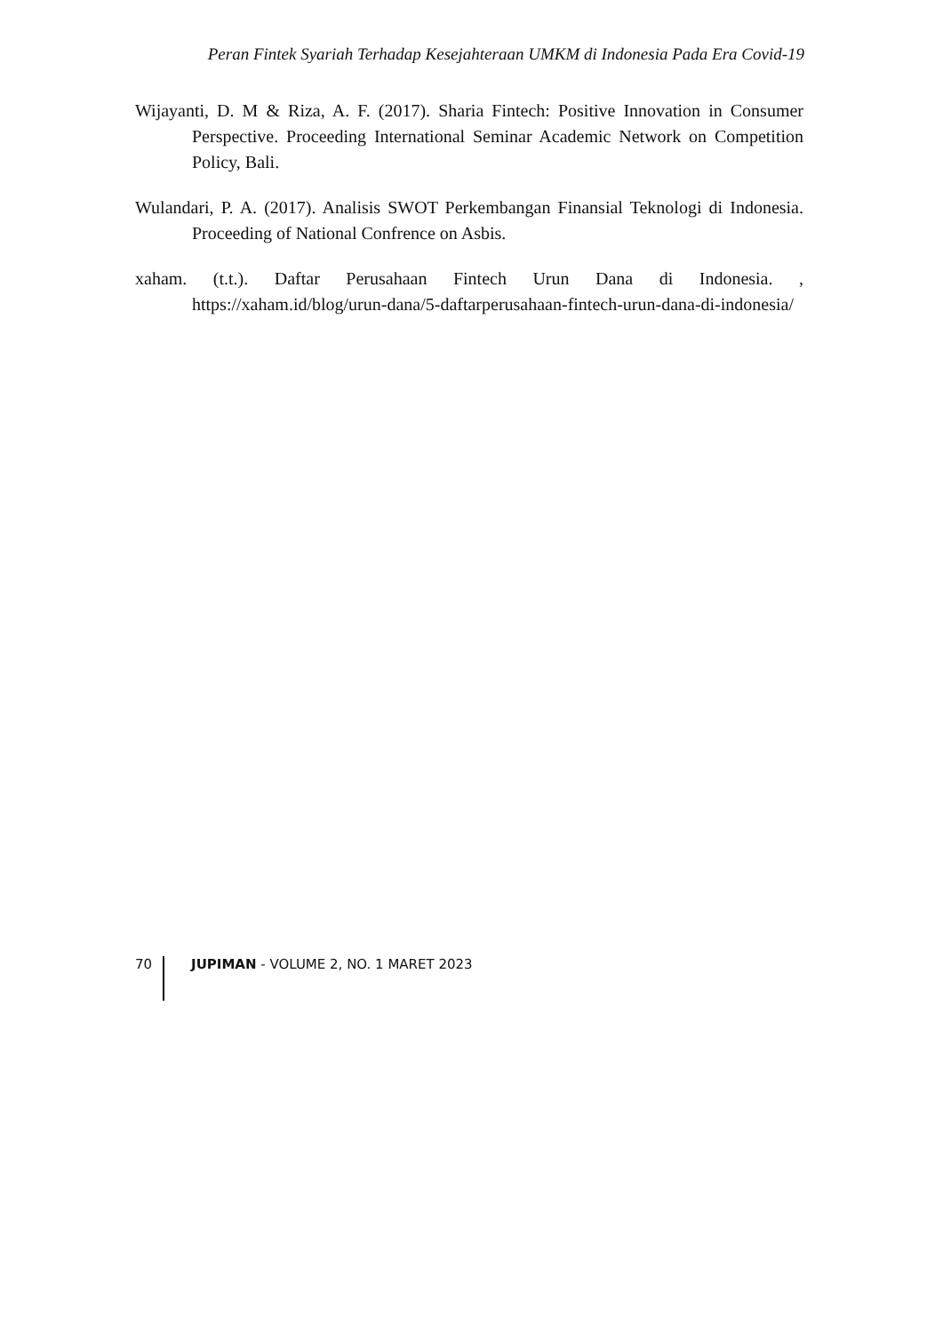Peran Fintek Syariah Terhadap Kesejahteraan UMKM di Indonesia Pada Era Covid-19
Wijayanti, D. M & Riza, A. F. (2017). Sharia Fintech: Positive Innovation in Consumer Perspective. Proceeding International Seminar Academic Network on Competition Policy, Bali.
Wulandari, P. A. (2017). Analisis SWOT Perkembangan Finansial Teknologi di Indonesia. Proceeding of National Confrence on Asbis.
xaham. (t.t.). Daftar Perusahaan Fintech Urun Dana di Indonesia. , https://xaham.id/blog/urun-dana/5-daftarperusahaan-fintech-urun-dana-di-indonesia/
70 JUPIMAN - VOLUME 2, NO. 1 MARET 2023